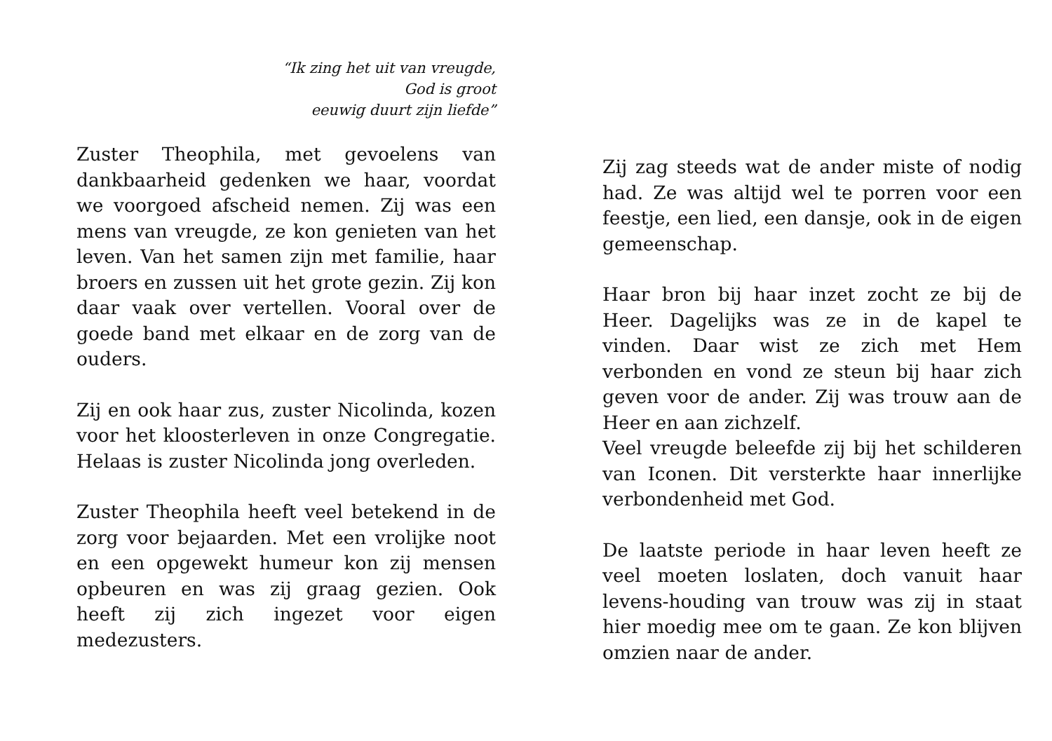“Ik zing het uit van vreugde,
God is groot
eeuwig duurt zijn liefde”
Zuster Theophila, met gevoelens van dankbaarheid gedenken we haar, voordat we voorgoed afscheid nemen. Zij was een mens van vreugde, ze kon genieten van het leven. Van het samen zijn met familie, haar broers en zussen uit het grote gezin. Zij kon daar vaak over vertellen. Vooral over de goede band met elkaar en de zorg van de ouders.
Zij en ook haar zus, zuster Nicolinda, kozen voor het kloosterleven in onze Congregatie. Helaas is zuster Nicolinda jong overleden.
Zuster Theophila heeft veel betekend in de zorg voor bejaarden. Met een vrolijke noot en een opgewekt humeur kon zij mensen opbeuren en was zij graag gezien. Ook heeft zij zich ingezet voor eigen medezusters.
Zij zag steeds wat de ander miste of nodig had. Ze was altijd wel te porren voor een feestje, een lied, een dansje, ook in de eigen gemeenschap.
Haar bron bij haar inzet zocht ze bij de Heer. Dagelijks was ze in de kapel te vinden. Daar wist ze zich met Hem verbonden en vond ze steun bij haar zich geven voor de ander. Zij was trouw aan de Heer en aan zichzelf.
Veel vreugde beleefde zij bij het schilderen van Iconen. Dit versterkte haar innerlijke verbondenheid met God.
De laatste periode in haar leven heeft ze veel moeten loslaten, doch vanuit haar levens-houding van trouw was zij in staat hier moedig mee om te gaan. Ze kon blijven omzien naar de ander.